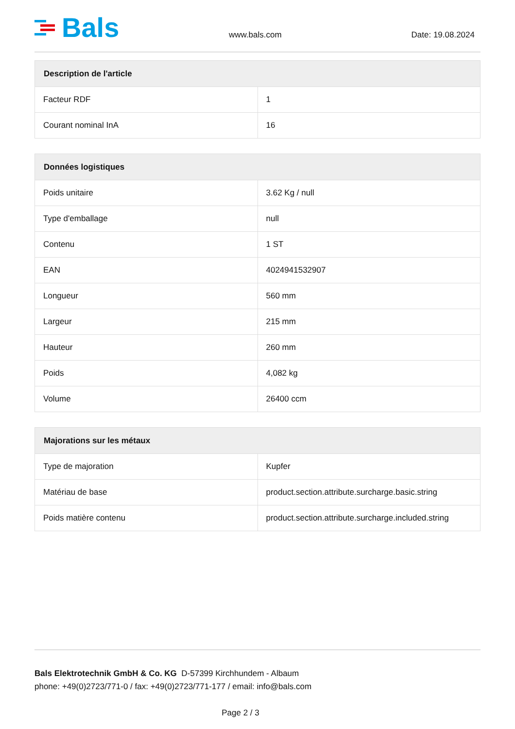Bals
www.bals.com
Date: 19.08.2024
| Description de l'article | |
| --- | --- |
| Facteur RDF | 1 |
| Courant nominal InA | 16 |
| Données logistiques | |
| --- | --- |
| Poids unitaire | 3.62 Kg / null |
| Type d'emballage | null |
| Contenu | 1 ST |
| EAN | 4024941532907 |
| Longueur | 560 mm |
| Largeur | 215 mm |
| Hauteur | 260 mm |
| Poids | 4,082 kg |
| Volume | 26400 ccm |
| Majorations sur les métaux | |
| --- | --- |
| Type de majoration | Kupfer |
| Matériau de base | product.section.attribute.surcharge.basic.string |
| Poids matière contenu | product.section.attribute.surcharge.included.string |
Bals Elektrotechnik GmbH & Co. KG D-57399 Kirchhundem - Albaum
phone: +49(0)2723/771-0 / fax: +49(0)2723/771-177 / email: info@bals.com
Page 2 / 3